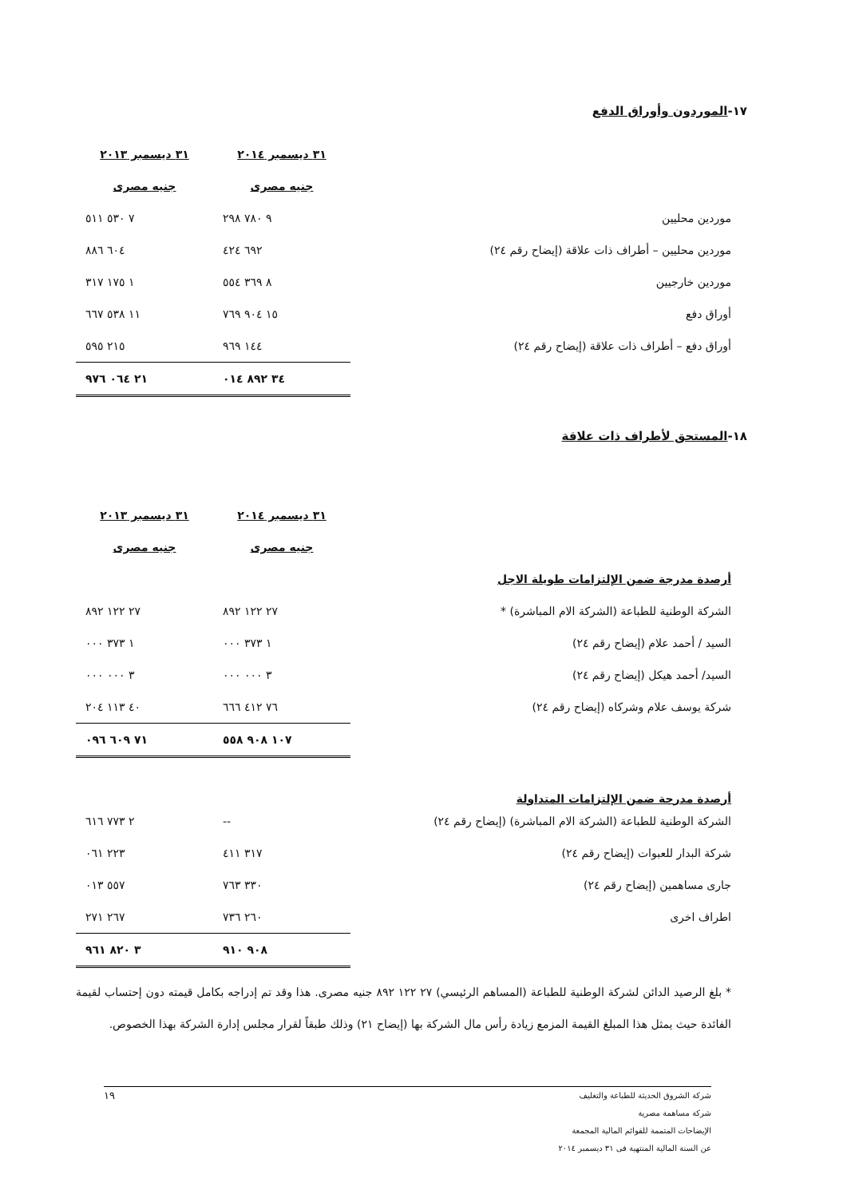١٧-الموردون وأوراق الدفع
| | ٣١ ديسمبر ٢٠١٤ | ٣١ ديسمبر ٢٠١٣ |
| | جنيه مصرى | جنيه مصرى |
| موردين محليين | ٩ ٧٨٠ ٢٩٨ | ٧ ٥٣٠ ٥١١ |
| موردين محليين – أطراف ذات علاقة (إيضاح رقم ٢٤) | ٦٩٢ ٤٢٤ | ٦٠٤ ٨٨٦ |
| موردين خارجيين | ٨ ٣٦٩ ٥٥٤ | ١ ١٧٥ ٣١٧ |
| أوراق دفع | ١٥ ٩٠٤ ٧٦٩ | ١١ ٥٣٨ ٦٦٧ |
| أوراق دفع – أطراف ذات علاقة (إيضاح رقم ٢٤) | ١٤٤ ٩٦٩ | ٢١٥ ٥٩٥ |
| | ٣٤ ٨٩٢ ٠١٤ | ٢١ ٠٦٤ ٩٧٦ |
١٨-المستحق لأطراف ذات علاقة
| | ٣١ ديسمبر ٢٠١٤ | ٣١ ديسمبر ٢٠١٣ |
| | جنيه مصرى | جنيه مصرى |
| أرصدة مدرجة ضمن الإلتزامات طويلة الاجل | | |
| الشركة الوطنية للطباعة (الشركة الام المباشرة) * | ٢٧ ١٢٢ ٨٩٢ | ٢٧ ١٢٢ ٨٩٢ |
| السيد / أحمد علام (إيضاح رقم ٢٤) | ١ ٣٧٣ ٠٠٠ | ١ ٣٧٣ ٠٠٠ |
| السيد/ أحمد هيكل (إيضاح رقم ٢٤) | ٣ ٠٠٠ ٠٠٠ | ٣ ٠٠٠ ٠٠٠ |
| شركة يوسف علام وشركاه (إيضاح رقم ٢٤) | ٧٦ ٤١٢ ٦٦٦ | ٤٠ ١١٣ ٢٠٤ |
| | ١٠٧ ٩٠٨ ٥٥٨ | ٧١ ٦٠٩ ٠٩٦ |
| أرصدة مدرجة ضمن الإلتزامات المتداولة | | |
| الشركة الوطنية للطباعة (الشركة الام المباشرة) (إيضاح رقم ٢٤) | -- | ٢ ٧٧٣ ٦١٦ |
| شركة البدار للعبوات (إيضاح رقم ٢٤) | ٣١٧ ٤١١ | ٢٢٣ ٠٦١ |
| جارى مساهمين (إيضاح رقم ٢٤) | ٣٣٠ ٧٦٣ | ٥٥٧ ٠١٣ |
| اطراف اخرى | ٢٦٠ ٧٣٦ | ٢٦٧ ٢٧١ |
| | ٩٠٨ ٩١٠ | ٣ ٨٢٠ ٩٦١ |
* بلغ الرصيد الدائن لشركة الوطنية للطباعة (المساهم الرئيسي) ٢٧ ١٢٢ ٨٩٢ جنيه مصرى. هذا وقد تم إدراجه بكامل قيمته دون إحتساب لقيمة الفائدة حيث يمثل هذا المبلغ القيمة المزمع زيادة رأس مال الشركة بها (إيضاح ٢١) وذلك طبقاً لقرار مجلس إدارة الشركة بهذا الخصوص.
شركة الشروق الحديثة للطباعة والتغليف
شركة مساهمة مصرية
الإيضاحات المتممة للقوائم المالية المجمعة
عن السنة المالية المنتهية فى ٣١ ديسمبر ٢٠١٤
١٩